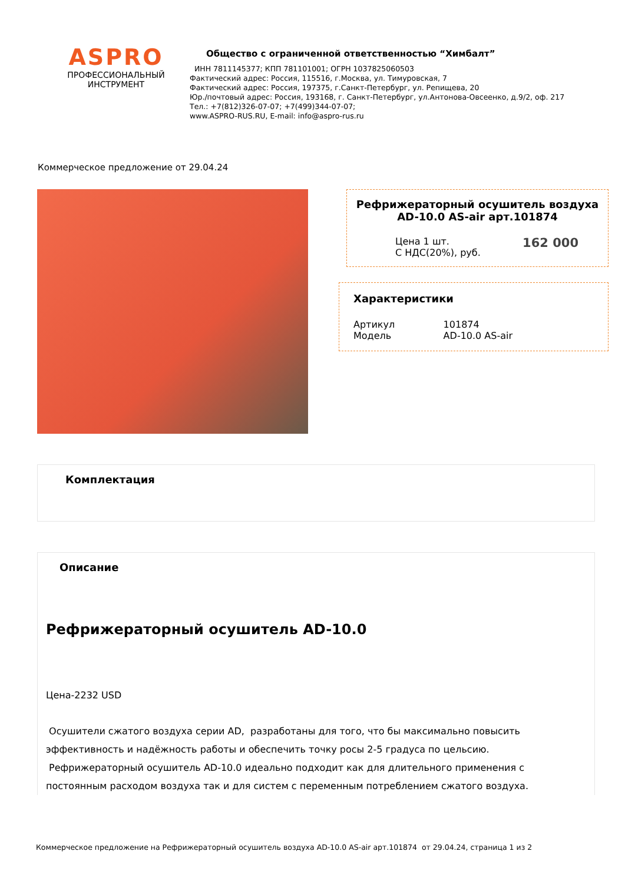ASPRO
ПРОФЕССИОНАЛЬНЫЙ
ИНСТРУМЕНТ
Общество с ограниченной ответственностью “Химбалт”
ИНН 7811145377; КПП 781101001; ОГРН 1037825060503
Фактический адрес: Россия, 115516, г.Москва, ул. Тимуровская, 7
Фактический адрес: Россия, 197375, г.Санкт-Петербург, ул. Репищева, 20
Юр./почтовый адрес: Россия, 193168, г. Санкт-Петербург, ул.Антонова-Овсеенко, д.9/2, оф. 217
Тел.: +7(812)326-07-07; +7(499)344-07-07;
www.ASPRO-RUS.RU, E-mail: info@aspro-rus.ru
Коммерческое предложение от 29.04.24
Рефрижераторный осушитель воздуха AD-10.0 AS-air арт.101874
Цена 1 шт.
С НДС(20%), руб. 162 000
Характеристики
| Артикул | 101874 |
| Модель | AD-10.0 AS-air |
Комплектация
Описание
Рефрижераторный осушитель AD-10.0
Цена-2232 USD
Осушители сжатого воздуха серии AD, разработаны для того, что бы максимально повысить эффективность и надёжность работы и обеспечить точку росы 2-5 градуса по цельсию.
Рефрижераторный осушитель AD-10.0 идеально подходит как для длительного применения с постоянным расходом воздуха так и для систем с переменным потреблением сжатого воздуха.
Коммерческое предложение на Рефрижераторный осушитель воздуха AD-10.0 AS-air арт.101874 от 29.04.24, страница 1 из 2